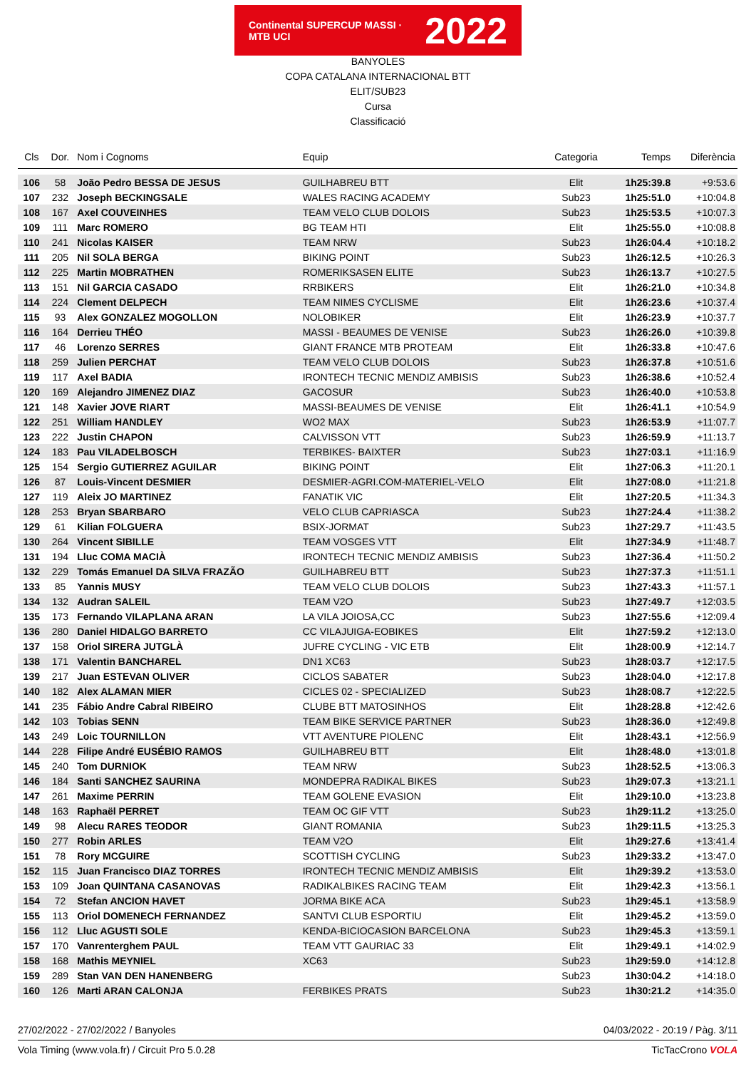Continental SUPERCUP MASSI · MTB UCI
2022
BANYOLES
COPA CATALANA INTERNACIONAL BTT
ELIT/SUB23
Cursa
Classificació
| Cls | Dor. | Nom i Cognoms | Equip | Categoria | Temps | Diferència |
| --- | --- | --- | --- | --- | --- | --- |
| 106 | 58 | João Pedro BESSA DE JESUS | GUILHABREU BTT | Elit | 1h25:39.8 | +9:53.6 |
| 107 | 232 | Joseph BECKINGSALE | WALES RACING ACADEMY | Sub23 | 1h25:51.0 | +10:04.8 |
| 108 | 167 | Axel COUVEINHES | TEAM VELO CLUB DOLOIS | Sub23 | 1h25:53.5 | +10:07.3 |
| 109 | 111 | Marc ROMERO | BG TEAM HTI | Elit | 1h25:55.0 | +10:08.8 |
| 110 | 241 | Nicolas KAISER | TEAM NRW | Sub23 | 1h26:04.4 | +10:18.2 |
| 111 | 205 | Nil SOLA BERGA | BIKING POINT | Sub23 | 1h26:12.5 | +10:26.3 |
| 112 | 225 | Martin MOBRATHEN | ROMERIKSASEN ELITE | Sub23 | 1h26:13.7 | +10:27.5 |
| 113 | 151 | Nil GARCIA CASADO | RRBIKERS | Elit | 1h26:21.0 | +10:34.8 |
| 114 | 224 | Clement DELPECH | TEAM NIMES CYCLISME | Elit | 1h26:23.6 | +10:37.4 |
| 115 | 93 | Alex GONZALEZ MOGOLLON | NOLOBIKER | Elit | 1h26:23.9 | +10:37.7 |
| 116 | 164 | Derrieu THÉO | MASSI - BEAUMES DE VENISE | Sub23 | 1h26:26.0 | +10:39.8 |
| 117 | 46 | Lorenzo SERRES | GIANT FRANCE MTB PROTEAM | Elit | 1h26:33.8 | +10:47.6 |
| 118 | 259 | Julien PERCHAT | TEAM VELO CLUB DOLOIS | Sub23 | 1h26:37.8 | +10:51.6 |
| 119 | 117 | Axel BADIA | IRONTECH TECNIC MENDIZ AMBISIS | Sub23 | 1h26:38.6 | +10:52.4 |
| 120 | 169 | Alejandro JIMENEZ DIAZ | GACOSUR | Sub23 | 1h26:40.0 | +10:53.8 |
| 121 | 148 | Xavier JOVE RIART | MASSI-BEAUMES DE VENISE | Elit | 1h26:41.1 | +10:54.9 |
| 122 | 251 | William HANDLEY | WO2 MAX | Sub23 | 1h26:53.9 | +11:07.7 |
| 123 | 222 | Justin CHAPON | CALVISSON VTT | Sub23 | 1h26:59.9 | +11:13.7 |
| 124 | 183 | Pau VILADELBOSCH | TERBIKES- BAIXTER | Sub23 | 1h27:03.1 | +11:16.9 |
| 125 | 154 | Sergio GUTIERREZ AGUILAR | BIKING POINT | Elit | 1h27:06.3 | +11:20.1 |
| 126 | 87 | Louis-Vincent DESMIER | DESMIER-AGRI.COM-MATERIEL-VELO | Elit | 1h27:08.0 | +11:21.8 |
| 127 | 119 | Aleix JO MARTINEZ | FANATIK VIC | Elit | 1h27:20.5 | +11:34.3 |
| 128 | 253 | Bryan SBARBARO | VELO CLUB CAPRIASCA | Sub23 | 1h27:24.4 | +11:38.2 |
| 129 | 61 | Kilian FOLGUERA | BSIX-JORMAT | Sub23 | 1h27:29.7 | +11:43.5 |
| 130 | 264 | Vincent SIBILLE | TEAM VOSGES VTT | Elit | 1h27:34.9 | +11:48.7 |
| 131 | 194 | Lluc COMA MACIÀ | IRONTECH TECNIC MENDIZ AMBISIS | Sub23 | 1h27:36.4 | +11:50.2 |
| 132 | 229 | Tomás Emanuel DA SILVA FRAZÃO | GUILHABREU BTT | Sub23 | 1h27:37.3 | +11:51.1 |
| 133 | 85 | Yannis MUSY | TEAM VELO CLUB DOLOIS | Sub23 | 1h27:43.3 | +11:57.1 |
| 134 | 132 | Audran SALEIL | TEAM V2O | Sub23 | 1h27:49.7 | +12:03.5 |
| 135 | 173 | Fernando VILAPLANA ARAN | LA VILA JOIOSA,CC | Sub23 | 1h27:55.6 | +12:09.4 |
| 136 | 280 | Daniel HIDALGO BARRETO | CC VILAJUIGA-EOBIKES | Elit | 1h27:59.2 | +12:13.0 |
| 137 | 158 | Oriol SIRERA JUTGLÀ | JUFRE CYCLING - VIC ETB | Elit | 1h28:00.9 | +12:14.7 |
| 138 | 171 | Valentin BANCHAREL | DN1 XC63 | Sub23 | 1h28:03.7 | +12:17.5 |
| 139 | 217 | Juan ESTEVAN OLIVER | CICLOS SABATER | Sub23 | 1h28:04.0 | +12:17.8 |
| 140 | 182 | Alex ALAMAN MIER | CICLES 02 - SPECIALIZED | Sub23 | 1h28:08.7 | +12:22.5 |
| 141 | 235 | Fábio Andre Cabral RIBEIRO | CLUBE BTT MATOSINHOS | Elit | 1h28:28.8 | +12:42.6 |
| 142 | 103 | Tobias SENN | TEAM BIKE SERVICE PARTNER | Sub23 | 1h28:36.0 | +12:49.8 |
| 143 | 249 | Loic TOURNILLON | VTT AVENTURE PIOLENC | Elit | 1h28:43.1 | +12:56.9 |
| 144 | 228 | Filipe André EUSÉBIO RAMOS | GUILHABREU BTT | Elit | 1h28:48.0 | +13:01.8 |
| 145 | 240 | Tom DURNIOK | TEAM NRW | Sub23 | 1h28:52.5 | +13:06.3 |
| 146 | 184 | Santi SANCHEZ SAURINA | MONDEPRA RADIKAL BIKES | Sub23 | 1h29:07.3 | +13:21.1 |
| 147 | 261 | Maxime PERRIN | TEAM GOLENE EVASION | Elit | 1h29:10.0 | +13:23.8 |
| 148 | 163 | Raphaël PERRET | TEAM OC GIF VTT | Sub23 | 1h29:11.2 | +13:25.0 |
| 149 | 98 | Alecu RARES TEODOR | GIANT ROMANIA | Sub23 | 1h29:11.5 | +13:25.3 |
| 150 | 277 | Robin ARLES | TEAM V2O | Elit | 1h29:27.6 | +13:41.4 |
| 151 | 78 | Rory MCGUIRE | SCOTTISH CYCLING | Sub23 | 1h29:33.2 | +13:47.0 |
| 152 | 115 | Juan Francisco DIAZ TORRES | IRONTECH TECNIC MENDIZ AMBISIS | Elit | 1h29:39.2 | +13:53.0 |
| 153 | 109 | Joan QUINTANA CASANOVAS | RADIKALBIKES RACING TEAM | Elit | 1h29:42.3 | +13:56.1 |
| 154 | 72 | Stefan ANCION HAVET | JORMA BIKE ACA | Sub23 | 1h29:45.1 | +13:58.9 |
| 155 | 113 | Oriol DOMENECH FERNANDEZ | SANTVI CLUB ESPORTIU | Elit | 1h29:45.2 | +13:59.0 |
| 156 | 112 | Lluc AGUSTI SOLE | KENDA-BICIOCASION BARCELONA | Sub23 | 1h29:45.3 | +13:59.1 |
| 157 | 170 | Vanrenterghem PAUL | TEAM VTT GAURIAC 33 | Elit | 1h29:49.1 | +14:02.9 |
| 158 | 168 | Mathis MEYNIEL | XC63 | Sub23 | 1h29:59.0 | +14:12.8 |
| 159 | 289 | Stan VAN DEN HANENBERG | | Sub23 | 1h30:04.2 | +14:18.0 |
| 160 | 126 | Marti ARAN CALONJA | FERBIKES PRATS | Sub23 | 1h30:21.2 | +14:35.0 |
27/02/2022 - 27/02/2022 / Banyoles 04/03/2022 - 20:19 / Pàg. 3/11
Vola Timing (www.vola.fr) / Circuit Pro 5.0.28 TicTacCrono VOLA